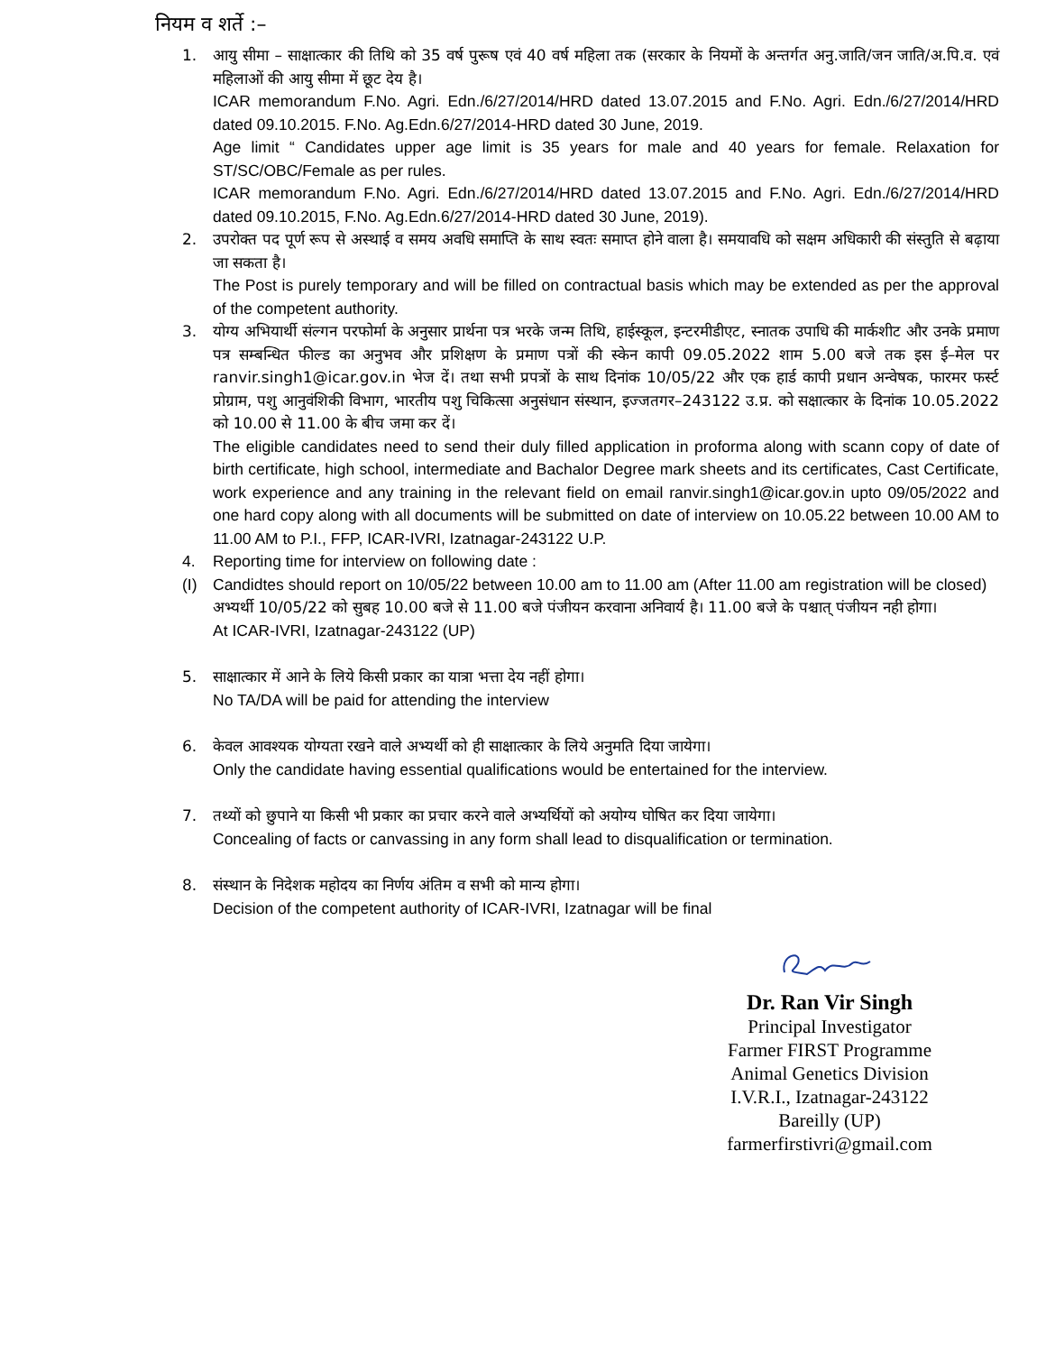नियम व शर्ते :–
1. आयु सीमा – साक्षात्कार की तिथि को 35 वर्ष पुरूष एवं 40 वर्ष महिला तक (सरकार के नियमों के अन्तर्गत अनु.जाति/जन जाति/अ.पि.व. एवं महिलाओं की आयु सीमा में छूट देय है।
ICAR memorandum F.No. Agri. Edn./6/27/2014/HRD dated 13.07.2015 and F.No. Agri. Edn./6/27/2014/HRD dated 09.10.2015. F.No. Ag.Edn.6/27/2014-HRD dated 30 June, 2019.
Age limit “ Candidates upper age limit is 35 years for male and 40 years for female. Relaxation for ST/SC/OBC/Female as per rules.
ICAR memorandum F.No. Agri. Edn./6/27/2014/HRD dated 13.07.2015 and F.No. Agri. Edn./6/27/2014/HRD dated 09.10.2015, F.No. Ag.Edn.6/27/2014-HRD dated 30 June, 2019).
2. उपरोक्त पद पूर्ण रूप से अस्थाई व समय अवधि समाप्ति के साथ स्वतः समाप्त होने वाला है। समयावधि को सक्षम अधिकारी की संस्तुति से बढ़ाया जा सकता है।
The Post is purely temporary and will be filled on contractual basis which may be extended as per the approval of the competent authority.
3. योग्य अभियार्थी संल्गन परफोर्मा के अनुसार प्रार्थना पत्र भरके जन्म तिथि, हाईस्कूल, इन्टरमीडीएट, स्नातक उपाधि की मार्कशीट और उनके प्रमाण पत्र सम्बन्धित फील्ड का अनुभव और प्रशिक्षण के प्रमाण पत्रों की स्केन कापी 09.05.2022 शाम 5.00 बजे तक इस ई–मेल पर ranvir.singh1@icar.gov.in भेज दें। तथा सभी प्रपत्रों के साथ दिनांक 10/05/22 और एक हार्ड कापी प्रधान अन्वेषक, फारमर फर्स्ट प्रोग्राम, पशु आनुवंशिकी विभाग, भारतीय पशु चिकित्सा अनुसंधान संस्थान, इज्जतगर–243122 उ.प्र. को सक्षात्कार के दिनांक 10.05.2022 को 10.00 से 11.00 के बीच जमा कर दें।
The eligible candidates need to send their duly filled application in proforma along with scann copy of date of birth certificate, high school, intermediate and Bachalor Degree mark sheets and its certificates, Cast Certificate, work experience and any training in the relevant field on email ranvir.singh1@icar.gov.in upto 09/05/2022 and one hard copy along with all documents will be submitted on date of interview on 10.05.22 between 10.00 AM to 11.00 AM to P.I., FFP, ICAR-IVRI, Izatnagar-243122 U.P.
4. Reporting time for interview on following date :
(I) Candidtes should report on 10/05/22 between 10.00 am to 11.00 am (After 11.00 am registration will be closed)
अभ्यर्थी 10/05/22 को सुबह 10.00 बजे से 11.00 बजे पंजीयन करवाना अनिवार्य है। 11.00 बजे के पश्चात् पंजीयन नही होगा।
At ICAR-IVRI, Izatnagar-243122 (UP)
5. साक्षात्कार में आने के लिये किसी प्रकार का यात्रा भत्ता देय नहीं होगा।
No TA/DA will be paid for attending the interview
6. केवल आवश्यक योग्यता रखने वाले अभ्यर्थी को ही साक्षात्कार के लिये अनुमति दिया जायेगा।
Only the candidate having essential qualifications would be entertained for the interview.
7. तथ्यों को छुपाने या किसी भी प्रकार का प्रचार करने वाले अभ्यर्थियों को अयोग्य घोषित कर दिया जायेगा।
Concealing of facts or canvassing in any form shall lead to disqualification or termination.
8. संस्थान के निदेशक महोदय का निर्णय अंतिम व सभी को मान्य होगा।
Decision of the competent authority of ICAR-IVRI, Izatnagar will be final
Dr. Ran Vir Singh
Principal Investigator
Farmer FIRST Programme
Animal Genetics Division
I.V.R.I., Izatnagar-243122
Bareilly (UP)
farmerfirstivri@gmail.com